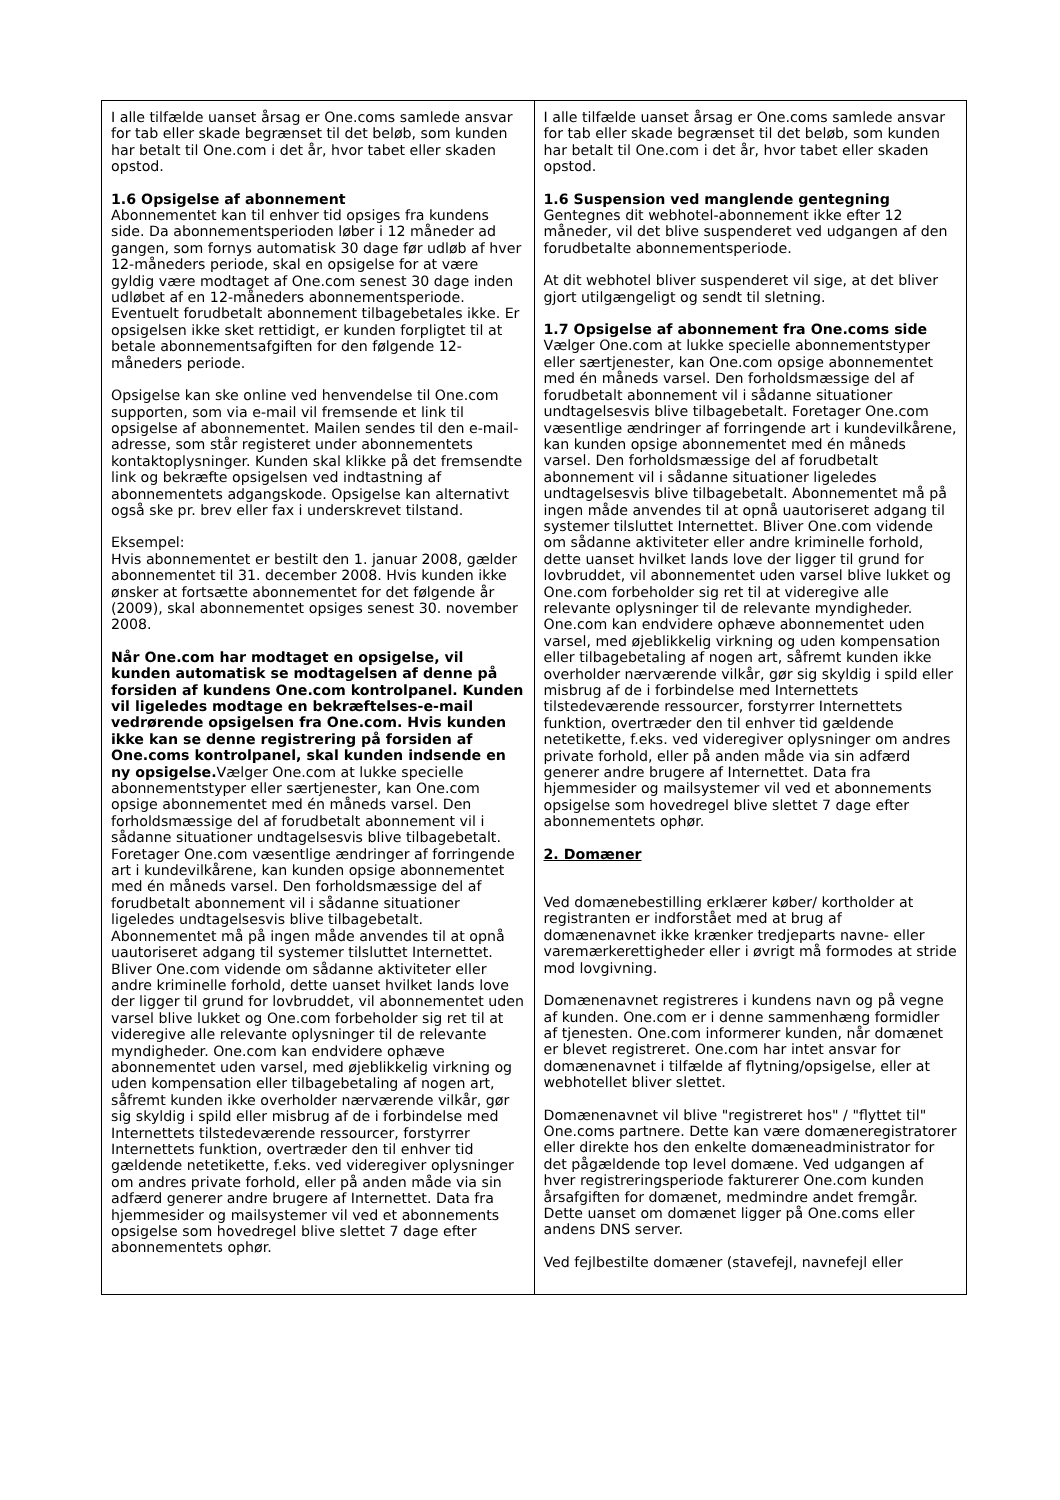| I alle tilfælde uanset årsag er One.coms samlede ansvar for tab eller skade begrænset til det beløb, som kunden har betalt til One.com i det år, hvor tabet eller skaden opstod. 1.6 Opsigelse af abonnement Abonnementet kan til enhver tid opsiges fra kundens side. Da abonnementsperioden løber i 12 måneder ad gangen, som fornys automatisk 30 dage før udløb af hver 12-måneders periode, skal en opsigelse for at være gyldig være modtaget af One.com senest 30 dage inden udløbet af en 12-måneders abonnementsperiode. Eventuelt forudbetalt abonnement tilbagebetales ikke. Er opsigelsen ikke sket rettidigt, er kunden forpligtet til at betale abonnementsafgiften for den følgende 12-måneders periode. Opsigelse kan ske online ved henvendelse til One.com supporten, som via e-mail vil fremsende et link til opsigelse af abonnementet. Mailen sendes til den e-mail-adresse, som står registeret under abonnementets kontaktoplysninger. Kunden skal klikke på det fremsendte link og bekræfte opsigelsen ved indtastning af abonnementets adgangskode. Opsigelse kan alternativt også ske pr. brev eller fax i underskrevet tilstand. Eksempel: Hvis abonnementet er bestilt den 1. januar 2008, gælder abonnementet til 31. december 2008. Hvis kunden ikke ønsker at fortsætte abonnementet for det følgende år (2009), skal abonnementet opsiges senest 30. november 2008. Når One.com har modtaget en opsigelse, vil kunden automatisk se modtagelsen af denne på forsiden af kundens One.com kontrolpanel. Kunden vil ligeledes modtage en bekræftelses-e-mail vedrørende opsigelsen fra One.com. Hvis kunden ikke kan se denne registrering på forsiden af One.coms kontrolpanel, skal kunden indsende en ny opsigelse. Vælger One.com at lukke specielle abonnementstyper eller særtjenester, kan One.com opsige abonnementet med én måneds varsel. Den forholdsmæssige del af forudbetalt abonnement vil i sådanne situationer undtagelsesvis blive tilbagebetalt. Foretager One.com væsentlige ændringer af forringende art i kundevilkårene, kan kunden opsige abonnementet med én måneds varsel. Den forholdsmæssige del af forudbetalt abonnement vil i sådanne situationer ligeledes undtagelsesvis blive tilbagebetalt. Abonnementet må på ingen måde anvendes til at opnå uautoriseret adgang til systemer tilsluttet Internettet. Bliver One.com vidende om sådanne aktiviteter eller andre kriminelle forhold, dette uanset hvilket lands love der ligger til grund for lovbruddet, vil abonnementet uden varsel blive lukket og One.com forbeholder sig ret til at videregive alle relevante oplysninger til de relevante myndigheder. One.com kan endvidere ophæve abonnementet uden varsel, med øjeblikkelig virkning og uden kompensation eller tilbagebetaling af nogen art, såfremt kunden ikke overholder nærværende vilkår, gør sig skyldig i spild eller misbrug af de i forbindelse med Internettets tilstedeværende ressourcer, forstyrrer Internettets funktion, overtræder den til enhver tid gældende netetikette, f.eks. ved videregiver oplysninger om andres private forhold, eller på anden måde via sin adfærd generer andre brugere af Internettet. Data fra hjemmesider og mailsystemer vil ved et abonnements opsigelse som hovedregel blive slettet 7 dage efter abonnementets ophør. | I alle tilfælde uanset årsag er One.coms samlede ansvar for tab eller skade begrænset til det beløb, som kunden har betalt til One.com i det år, hvor tabet eller skaden opstod. 1.6 Suspension ved manglende gentegning Gentegnes dit webhotel-abonnement ikke efter 12 måneder, vil det blive suspenderet ved udgangen af den forudbetalte abonnementsperiode. At dit webhotel bliver suspenderet vil sige, at det bliver gjort utilgængeligt og sendt til sletning. 1.7 Opsigelse af abonnement fra One.coms side Vælger One.com at lukke specielle abonnementstyper eller særtjenester, kan One.com opsige abonnementet med én måneds varsel. Den forholdsmæssige del af forudbetalt abonnement vil i sådanne situationer undtagelsesvis blive tilbagebetalt. Foretager One.com væsentlige ændringer af forringende art i kundevilkårene, kan kunden opsige abonnementet med én måneds varsel. Den forholdsmæssige del af forudbetalt abonnement vil i sådanne situationer ligeledes undtagelsesvis blive tilbagebetalt. Abonnementet må på ingen måde anvendes til at opnå uautoriseret adgang til systemer tilsluttet Internettet. Bliver One.com vidende om sådanne aktiviteter eller andre kriminelle forhold, dette uanset hvilket lands love der ligger til grund for lovbruddet, vil abonnementet uden varsel blive lukket og One.com forbeholder sig ret til at videregive alle relevante oplysninger til de relevante myndigheder. One.com kan endvidere ophæve abonnementet uden varsel, med øjeblikkelig virkning og uden kompensation eller tilbagebetaling af nogen art, såfremt kunden ikke overholder nærværende vilkår, gør sig skyldig i spild eller misbrug af de i forbindelse med Internettets tilstedeværende ressourcer, forstyrrer Internettets funktion, overtræder den til enhver tid gældende netetikette, f.eks. ved videregiver oplysninger om andres private forhold, eller på anden måde via sin adfærd generer andre brugere af Internettet. Data fra hjemmesider og mailsystemer vil ved et abonnements opsigelse som hovedregel blive slettet 7 dage efter abonnementets ophør. 2. Domæner Ved domænebestilling erklærer køber/ kortholder at registranten er indforstået med at brug af domænenavnet ikke krænker tredjeparts navne- eller varemærkerettigheder eller i øvrigt må formodes at stride mod lovgivning. Domænenavnet registreres i kundens navn og på vegne af kunden. One.com er i denne sammenhæng formidler af tjenesten. One.com informerer kunden, når domænet er blevet registreret. One.com har intet ansvar for domænenavnet i tilfælde af flytning/opsigelse, eller at webhotellet bliver slettet. Domænenavnet vil blive "registreret hos" / "flyttet til" One.coms partnere. Dette kan være domæneregistratorer eller direkte hos den enkelte domæneadministrator for det pågældende top level domæne. Ved udgangen af hver registreringsperiode fakturerer One.com kunden årsafgiften for domænet, medmindre andet fremgår. Dette uanset om domænet ligger på One.coms eller andens DNS server. Ved fejlbestilte domæner (stavefejl, navnefejl eller |